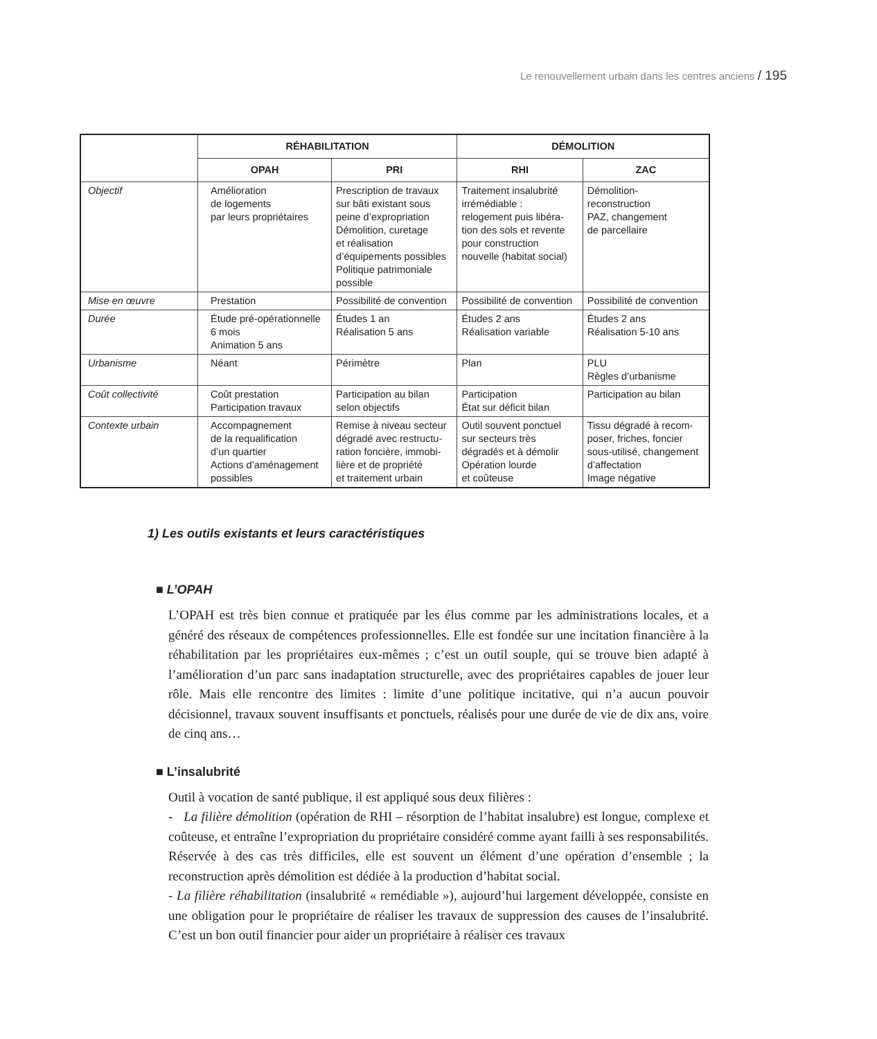Le renouvellement urbain dans les centres anciens / 195
| | RÉHABILITATION | | DÉMOLITION | |
| --- | --- | --- | --- | --- |
| | OPAH | PRI | RHI | ZAC |
| Objectif | Amélioration de logements par leurs propriétaires | Prescription de travaux sur bâti existant sous peine d’expropriation Démolition, curetage et réalisation d’équipements possibles Politique patrimoniale possible | Traitement insalubrité irrémédiable : relogement puis libéra- tion des sols et revente pour construction nouvelle (habitat social) | Démolition- reconstruction PAZ, changement de parcellaire |
| Mise en œuvre | Prestation | Possibilité de convention | Possibilité de convention | Possibilité de convention |
| Durée | Étude pré-opérationnelle 6 mois Animation 5 ans | Études 1 an Réalisation 5 ans | Études 2 ans Réalisation variable | Études 2 ans Réalisation 5-10 ans |
| Urbanisme | Néant | Périmètre | Plan | PLU Règles d’urbanisme |
| Coût collectivité | Coût prestation Participation travaux | Participation au bilan selon objectifs | Participation État sur déficit bilan | Participation au bilan |
| Contexte urbain | Accompagnement de la requalification d’un quartier Actions d’aménagement possibles | Remise à niveau secteur dégradé avec restructu- ration foncière, immobi- lière et de propriété et traitement urbain | Outil souvent ponctuel sur secteurs très dégradés et à démolir Opération lourde et coûteuse | Tissu dégradé à recom- poser, friches, foncier sous-utilisé, changement d’affectation Image négative |
1) Les outils existants et leurs caractéristiques
■ L’OPAH
L’OPAH est très bien connue et pratiquée par les élus comme par les administrations locales, et a généré des réseaux de compétences professionnelles. Elle est fondée sur une incitation financière à la réhabilitation par les propriétaires eux-mêmes ; c’est un outil souple, qui se trouve bien adapté à l’amélioration d’un parc sans inadaptation structurelle, avec des propriétaires capables de jouer leur rôle. Mais elle rencontre des limites : limite d’une politique incitative, qui n’a aucun pouvoir décisionnel, travaux souvent insuffisants et ponctuels, réalisés pour une durée de vie de dix ans, voire de cinq ans…
■ L’insalubrité
Outil à vocation de santé publique, il est appliqué sous deux filières :
- La filière démolition (opération de RHI – résorption de l’habitat insalubre) est longue, complexe et coûteuse, et entraîne l’expropriation du propriétaire considéré comme ayant failli à ses responsabilités. Réservée à des cas très difficiles, elle est souvent un élément d’une opération d’ensemble ; la reconstruction après démolition est dédiée à la production d’habitat social.
- La filière réhabilitation (insalubrité « remédiable »), aujourd’hui largement développée, consiste en une obligation pour le propriétaire de réaliser les travaux de suppression des causes de l’insalubrité. C’est un bon outil financier pour aider un propriétaire à réaliser ces travaux